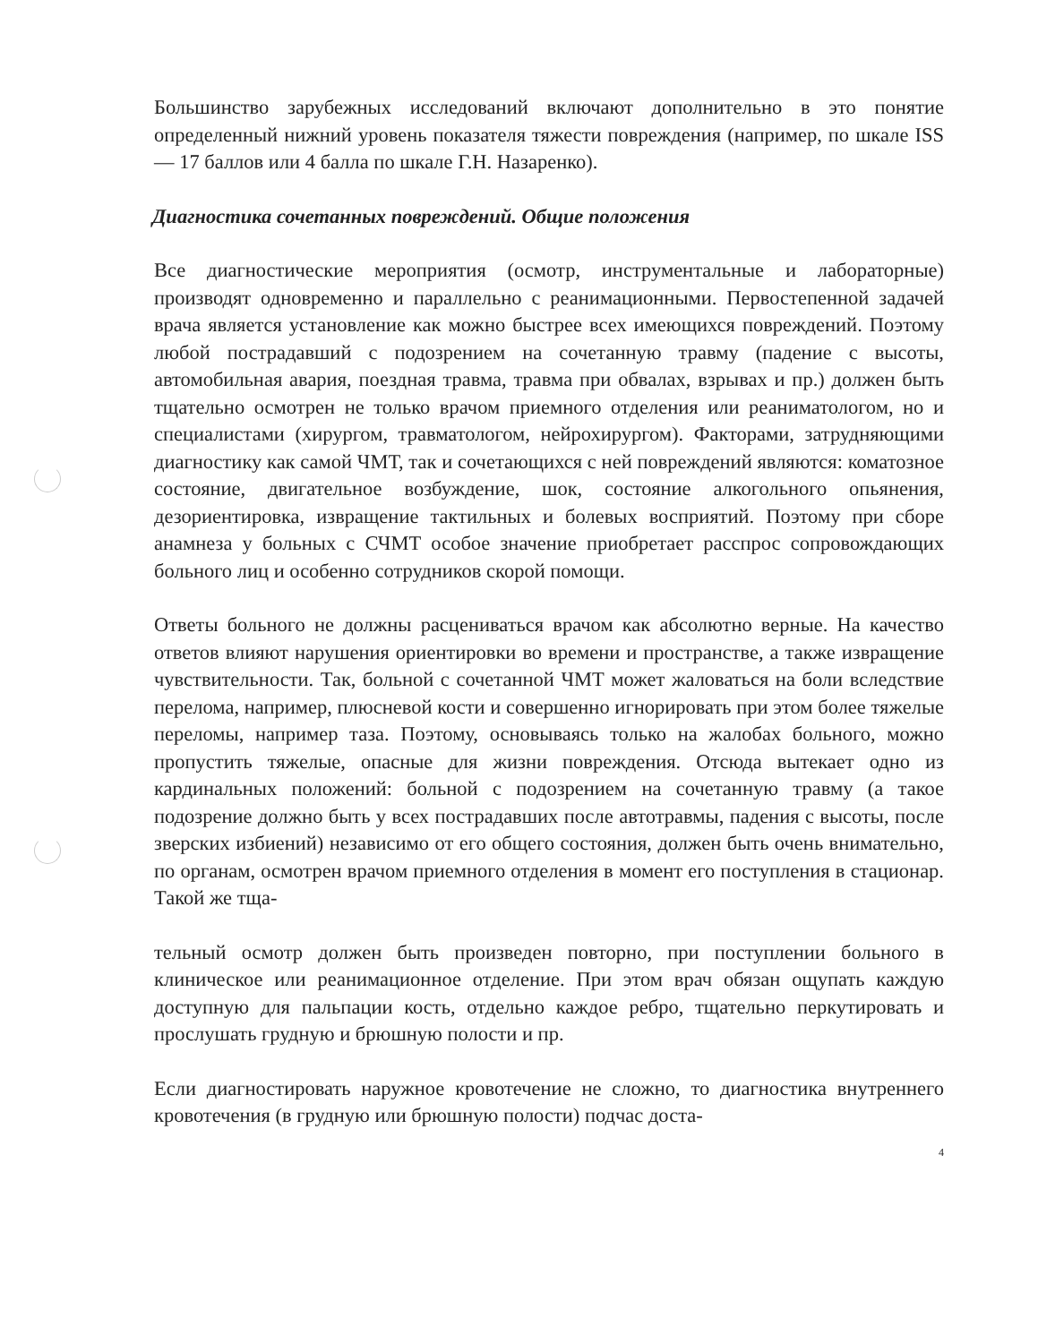Большинство зарубежных исследований включают дополнительно в это понятие определенный нижний уровень показателя тяжести повреждения (например, по шкале ISS — 17 баллов или 4 балла по шкале Г.Н. Назаренко).
Диагностика сочетанных повреждений. Общие положения
Все диагностические мероприятия (осмотр, инструментальные и лабораторные) производят одновременно и параллельно с реанимационными. Первостепенной задачей врача является установление как можно быстрее всех имеющихся повреждений. Поэтому любой пострадавший с подозрением на сочетанную травму (падение с высоты, автомобильная авария, поездная травма, травма при обвалах, взрывах и пр.) должен быть тщательно осмотрен не только врачом приемного отделения или реаниматологом, но и специалистами (хирургом, травматологом, нейрохирургом). Факторами, затрудняющими диагностику как самой ЧМТ, так и сочетающихся с ней повреждений являются: коматозное состояние, двигательное возбуждение, шок, состояние алкогольного опьянения, дезориентировка, извращение тактильных и болевых восприятий. Поэтому при сборе анамнеза у больных с СЧМТ особое значение приобретает расспрос сопровождающих больного лиц и особенно сотрудников скорой помощи.
Ответы больного не должны расцениваться врачом как абсолютно верные. На качество ответов влияют нарушения ориентировки во времени и пространстве, а также извращение чувствительности. Так, больной с сочетанной ЧМТ может жаловаться на боли вследствие перелома, например, плюсневой кости и совершенно игнорировать при этом более тяжелые переломы, например таза. Поэтому, основываясь только на жалобах больного, можно пропустить тяжелые, опасные для жизни повреждения. Отсюда вытекает одно из кардинальных положений: больной с подозрением на сочетанную травму (а такое подозрение должно быть у всех пострадавших после автотравмы, падения с высоты, после зверских избиений) независимо от его общего состояния, должен быть очень внимательно, по органам, осмотрен врачом приемного отделения в момент его поступления в стационар. Такой же тща-
тельный осмотр должен быть произведен повторно, при поступлении больного в клиническое или реанимационное отделение. При этом врач обязан ощупать каждую доступную для пальпации кость, отдельно каждое ребро, тщательно перкутировать и прослушать грудную и брюшную полости и пр.
Если диагностировать наружное кровотечение не сложно, то диагностика внутреннего кровотечения (в грудную или брюшную полости) подчас доста-
4